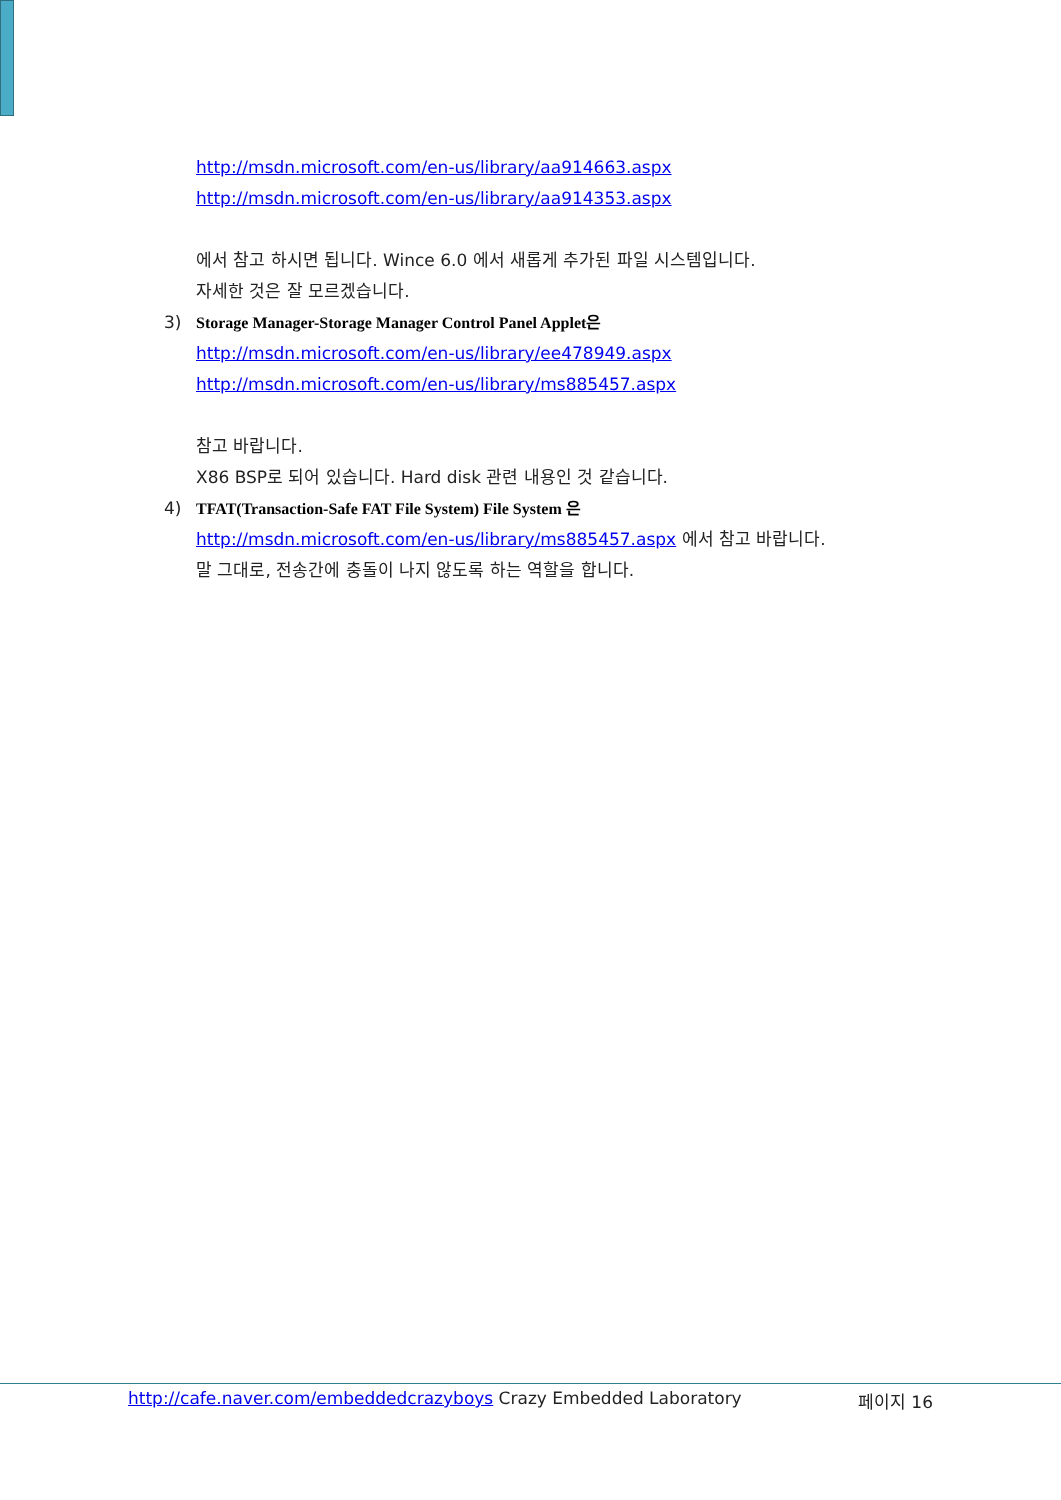http://msdn.microsoft.com/en-us/library/aa914663.aspx
http://msdn.microsoft.com/en-us/library/aa914353.aspx
에서 참고 하시면 됩니다. Wince 6.0 에서 새롭게 추가된 파일 시스템입니다.
자세한 것은 잘 모르겠습니다.
3) Storage Manager-Storage Manager Control Panel Applet은
http://msdn.microsoft.com/en-us/library/ee478949.aspx
http://msdn.microsoft.com/en-us/library/ms885457.aspx
참고 바랍니다.
X86 BSP로 되어 있습니다. Hard disk 관련 내용인 것 같습니다.
4) TFAT(Transaction-Safe FAT File System) File System 은
http://msdn.microsoft.com/en-us/library/ms885457.aspx 에서 참고 바랍니다.
말 그대로, 전송간에 충돌이 나지 않도록 하는 역할을 합니다.
http://cafe.naver.com/embeddedcrazyboys Crazy Embedded Laboratory 페이지 16